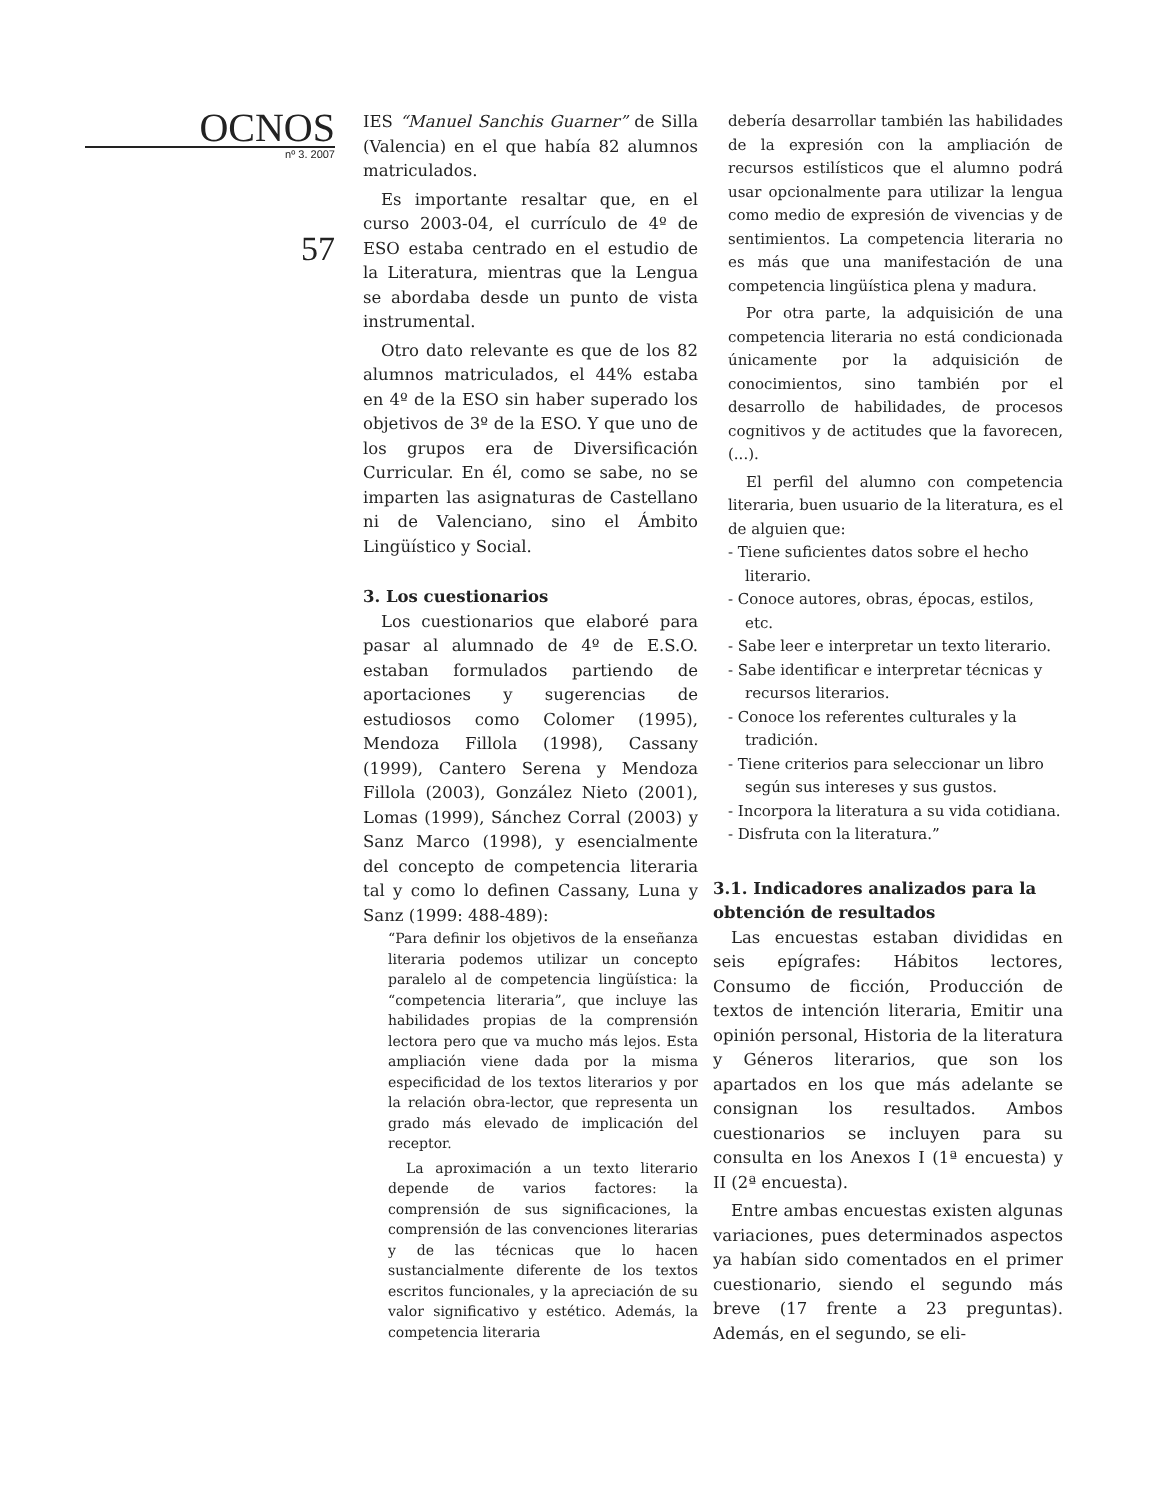OCNOS
nº 3. 2007
57
IES “Manuel Sanchis Guarner” de Silla (Valencia) en el que había 82 alumnos matriculados.
Es importante resaltar que, en el curso 2003-04, el currículo de 4º de ESO estaba centrado en el estudio de la Literatura, mientras que la Lengua se abordaba desde un punto de vista instrumental.
Otro dato relevante es que de los 82 alumnos matriculados, el 44% estaba en 4º de la ESO sin haber superado los objetivos de 3º de la ESO. Y que uno de los grupos era de Diversificación Curricular. En él, como se sabe, no se imparten las asignaturas de Castellano ni de Valenciano, sino el Ámbito Lingüístico y Social.
3. Los cuestionarios
Los cuestionarios que elaboré para pasar al alumnado de 4º de E.S.O. estaban formulados partiendo de aportaciones y sugerencias de estudiosos como Colomer (1995), Mendoza Fillola (1998), Cassany (1999), Cantero Serena y Mendoza Fillola (2003), González Nieto (2001), Lomas (1999), Sánchez Corral (2003) y Sanz Marco (1998), y esencialmente del concepto de competencia literaria tal y como lo definen Cassany, Luna y Sanz (1999: 488-489):
“Para definir los objetivos de la enseñanza literaria podemos utilizar un concepto paralelo al de competencia lingüística: la “competencia literaria”, que incluye las habilidades propias de la comprensión lectora pero que va mucho más lejos. Esta ampliación viene dada por la misma especificidad de los textos literarios y por la relación obra-lector, que representa un grado más elevado de implicación del receptor.
La aproximación a un texto literario depende de varios factores: la comprensión de sus significaciones, la comprensión de las convenciones literarias y de las técnicas que lo hacen sustancialmente diferente de los textos escritos funcionales, y la apreciación de su valor significativo y estético. Además, la competencia literaria
debería desarrollar también las habilidades de la expresión con la ampliación de recursos estilísticos que el alumno podrá usar opcionalmente para utilizar la lengua como medio de expresión de vivencias y de sentimientos. La competencia literaria no es más que una manifestación de una competencia lingüística plena y madura.
Por otra parte, la adquisición de una competencia literaria no está condicionada únicamente por la adquisición de conocimientos, sino también por el desarrollo de habilidades, de procesos cognitivos y de actitudes que la favorecen, (...).
El perfil del alumno con competencia literaria, buen usuario de la literatura, es el de alguien que:
- Tiene suficientes datos sobre el hecho literario.
- Conoce autores, obras, épocas, estilos, etc.
- Sabe leer e interpretar un texto literario.
- Sabe identificar e interpretar técnicas y recursos literarios.
- Conoce los referentes culturales y la tradición.
- Tiene criterios para seleccionar un libro según sus intereses y sus gustos.
- Incorpora la literatura a su vida cotidiana.
- Disfruta con la literatura.”
3.1. Indicadores analizados para la obtención de resultados
Las encuestas estaban divididas en seis epígrafes: Hábitos lectores, Consumo de ficción, Producción de textos de intención literaria, Emitir una opinión personal, Historia de la literatura y Géneros literarios, que son los apartados en los que más adelante se consignan los resultados. Ambos cuestionarios se incluyen para su consulta en los Anexos I (1ª encuesta) y II (2ª encuesta).
Entre ambas encuestas existen algunas variaciones, pues determinados aspectos ya habían sido comentados en el primer cuestionario, siendo el segundo más breve (17 frente a 23 preguntas). Además, en el segundo, se eli-